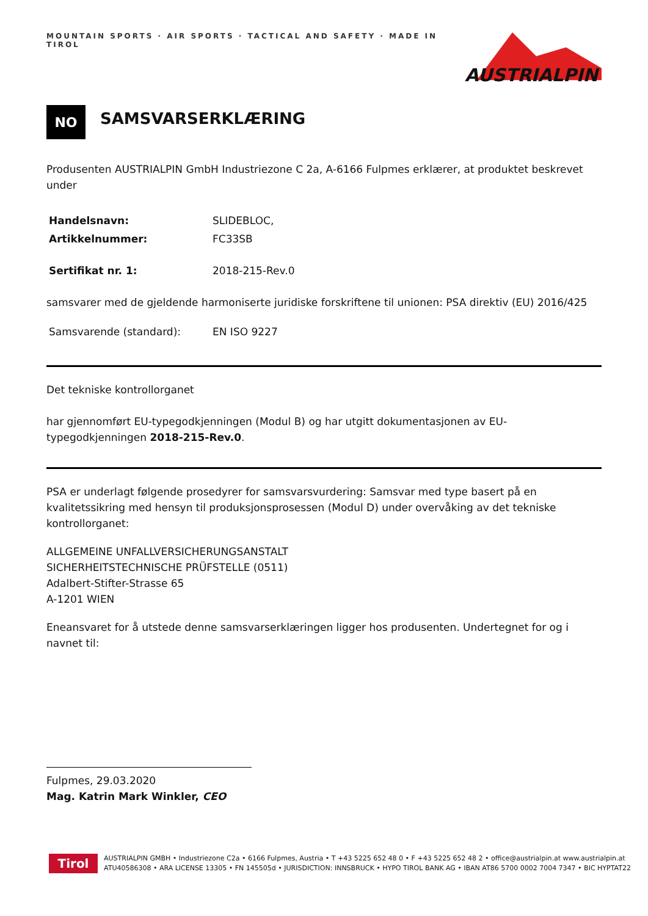MOUNTAIN SPORTS · AIR SPORTS · TACTICAL AND SAFETY · MADE IN TIROL
AUSTRIALPIN
NO
SAMSVARSERKLÆRING
Produsenten AUSTRIALPIN GmbH Industriezone C 2a, A-6166 Fulpmes erklærer, at produktet beskrevet under
| Handelsnavn: | SLIDEBLOC, |
| Artikkelnummer: | FC33SB |
| Sertifikat nr. 1: | 2018-215-Rev.0 |
samsvarer med de gjeldende harmoniserte juridiske forskriftene til unionen: PSA direktiv (EU) 2016/425
| Samsvarende (standard): | EN ISO 9227 |
Det tekniske kontrollorganet
har gjennomført EU-typegodkjenningen (Modul B) og har utgitt dokumentasjonen av EU-typegodkjenningen 2018-215-Rev.0.
PSA er underlagt følgende prosedyrer for samsvarsvurdering: Samsvar med type basert på en kvalitetssikring med hensyn til produksjonsprosessen (Modul D) under overvåking av det tekniske kontrollorganet:
ALLGEMEINE UNFALLVERSICHERUNGSANSTALT
SICHERHEITSTECHNISCHE PRÜFSTELLE (0511)
Adalbert-Stifter-Strasse 65
A-1201 WIEN
Eneansvaret for å utstede denne samsvarserklæringen ligger hos produsenten. Undertegnet for og i navnet til:
Fulpmes, 29.03.2020
Mag. Katrin Mark Winkler, CEO
Tirol
AUSTRIALPIN GMBH • Industriezone C2a • 6166 Fulpmes, Austria • T +43 5225 652 48 0 • F +43 5225 652 48 2 • office@austrialpin.at www.austrialpin.at
ATU40586308 • ARA LICENSE 13305 • FN 145505d • JURISDICTION: INNSBRUCK • HYPO TIROL BANK AG • IBAN AT86 5700 0002 7004 7347 • BIC HYPTAT22